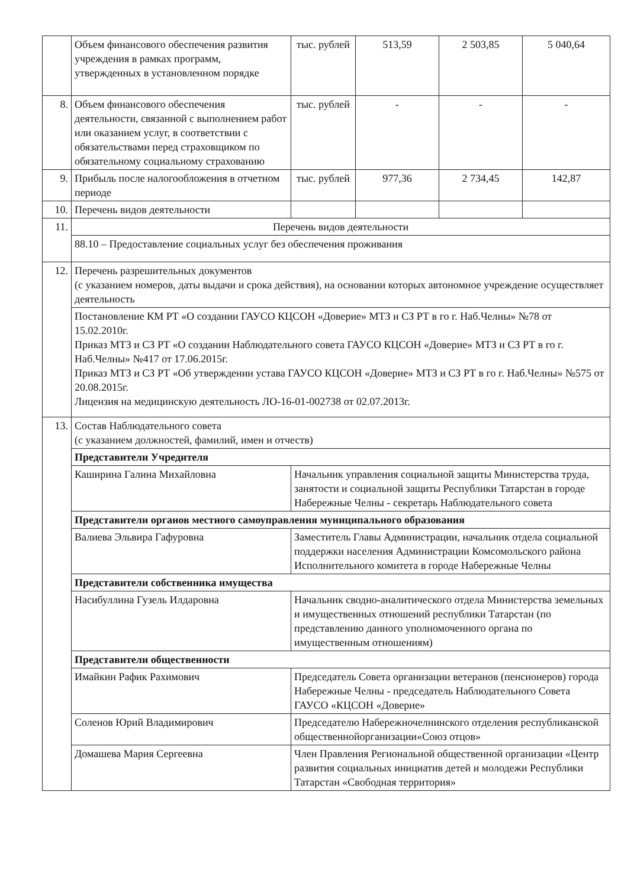| | Объем финансового обеспечения развития учреждения в рамках программ, утвержденных в установленном порядке | тыс. рублей | 513,59 | 2 503,85 | 5 040,64 |
| 8. | Объем финансового обеспечения деятельности, связанной с выполнением работ или оказанием услуг, в соответствии с обязательствами перед страховщиком по обязательному социальному страхованию | тыс. рублей | - | - | - |
| 9. | Прибыль после налогообложения в отчетном периоде | тыс. рублей | 977,36 | 2 734,45 | 142,87 |
| 10. | Перечень видов деятельности | | | | |
| 11. | Перечень видов деятельности | | | | |
| | 88.10 – Предоставление социальных услуг без обеспечения проживания | | | | |
| 12. | Перечень разрешительных документов (с указанием номеров, даты выдачи и срока действия), на основании которых автономное учреждение осуществляет деятельность | | | | |
| | Постановление КМ РТ «О создании ГАУСО КЦСОН «Доверие» МТЗ и СЗ РТ в го г. Наб.Челны» №78 от 15.02.2010г. Приказ МТЗ и СЗ РТ «О создании Наблюдательного совета ГАУСО КЦСОН «Доверие» МТЗ и СЗ РТ в го г. Наб.Челны» №417 от 17.06.2015г. Приказ МТЗ и СЗ РТ «Об утверждении устава ГАУСО КЦСОН «Доверие» МТЗ и СЗ РТ в го г. Наб.Челны» №575 от 20.08.2015г. Лицензия на медицинскую деятельность ЛО-16-01-002738 от 02.07.2013г. | | | | |
| 13. | Состав Наблюдательного совета (с указанием должностей, фамилий, имен и отчеств) | | | | |
| | Представители Учредителя | | | | |
| | Каширина Галина Михайловна | Начальник управления социальной защиты Министерства труда, занятости и социальной защиты Республики Татарстан в городе Набережные Челны - секретарь Наблюдательного совета | | | |
| | Представители органов местного самоуправления муниципального образования | | | | |
| | Валиева Эльвира Гафуровна | Заместитель Главы Администрации, начальник отдела социальной поддержки населения Администрации Комсомольского района Исполнительного комитета в городе Набережные Челны | | | |
| | Представители собственника имущества | | | | |
| | Насибуллина Гузель Илдаровна | Начальник сводно-аналитического отдела Министерства земельных и имущественных отношений республики Татарстан (по представлению данного уполномоченного органа по имущественным отношениям) | | | |
| | Представители общественности | | | | |
| | Имайкин Рафик Рахимович | Председатель Совета организации ветеранов (пенсионеров) города Набережные Челны - председатель Наблюдательного Совета ГАУСО «КЦСОН «Доверие» | | | |
| | Соленов Юрий Владимирович | Председателю Набережночелнинского отделения республиканской общественнойорганизации«Союз отцов» | | | |
| | Домашева Мария Сергеевна | Член Правления Региональной общественной организации «Центр развития социальных инициатив детей и молодежи Республики Татарстан «Свободная территория» | | | |